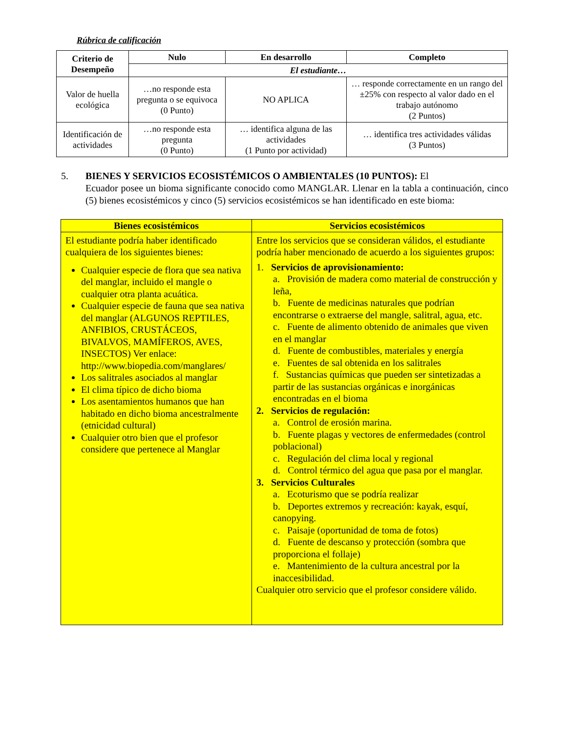Rúbrica de calificación
| Criterio de Desempeño | Nulo | En desarrollo | Completo |
| --- | --- | --- | --- |
| | El estudiante… | | |
| Valor de huella ecológica | …no responde esta pregunta o se equivoca (0 Punto) | NO APLICA | … responde correctamente en un rango del ±25% con respecto al valor dado en el trabajo autónomo (2 Puntos) |
| Identificación de actividades | …no responde esta pregunta (0 Punto) | … identifica alguna de las actividades (1 Punto por actividad) | … identifica tres actividades válidas (3 Puntos) |
5. BIENES Y SERVICIOS ECOSISTÉMICOS O AMBIENTALES (10 PUNTOS): El
Ecuador posee un bioma significante conocido como MANGLAR. Llenar en la tabla a continuación, cinco (5) bienes ecosistémicos y cinco (5) servicios ecosistémicos se han identificado en este bioma:
| Bienes ecosistémicos | Servicios ecosistémicos |
| --- | --- |
| El estudiante podría haber identificado cualquiera de los siguientes bienes: Cualquier especie de flora que sea nativa del manglar, incluido el mangle o cualquier otra planta acuática. Cualquier especie de fauna que sea nativa del manglar (ALGUNOS REPTILES, ANFIBIOS, CRUSTÁCEOS, BIVALVOS, MAMÍFEROS, AVES, INSECTOS) Ver enlace: http://www.biopedia.com/manglares/ Los salitrales asociados al manglar El clima típico de dicho bioma Los asentamientos humanos que han habitado en dicho bioma ancestralmente (etnicidad cultural) Cualquier otro bien que el profesor considere que pertenece al Manglar | Entre los servicios que se consideran válidos, el estudiante podría haber mencionado de acuerdo a los siguientes grupos: 1. Servicios de aprovisionamiento: a. Provisión de madera como material de construcción y leña, b. Fuente de medicinas naturales que podrían encontrarse o extraerse del mangle, salitral, agua, etc. c. Fuente de alimento obtenido de animales que viven en el manglar d. Fuente de combustibles, materiales y energía e. Fuentes de sal obtenida en los salitrales f. Sustancias químicas que pueden ser sintetizadas a partir de las sustancias orgánicas e inorgánicas encontradas en el bioma 2. Servicios de regulación: a. Control de erosión marina. b. Fuente plagas y vectores de enfermedades (control poblacional) c. Regulación del clima local y regional d. Control térmico del agua que pasa por el manglar. 3. Servicios Culturales a. Ecoturismo que se podría realizar b. Deportes extremos y recreación: kayak, esquí, canopying. c. Paisaje (oportunidad de toma de fotos) d. Fuente de descanso y protección (sombra que proporciona el follaje) e. Mantenimiento de la cultura ancestral por la inaccesibilidad. Cualquier otro servicio que el profesor considere válido. |